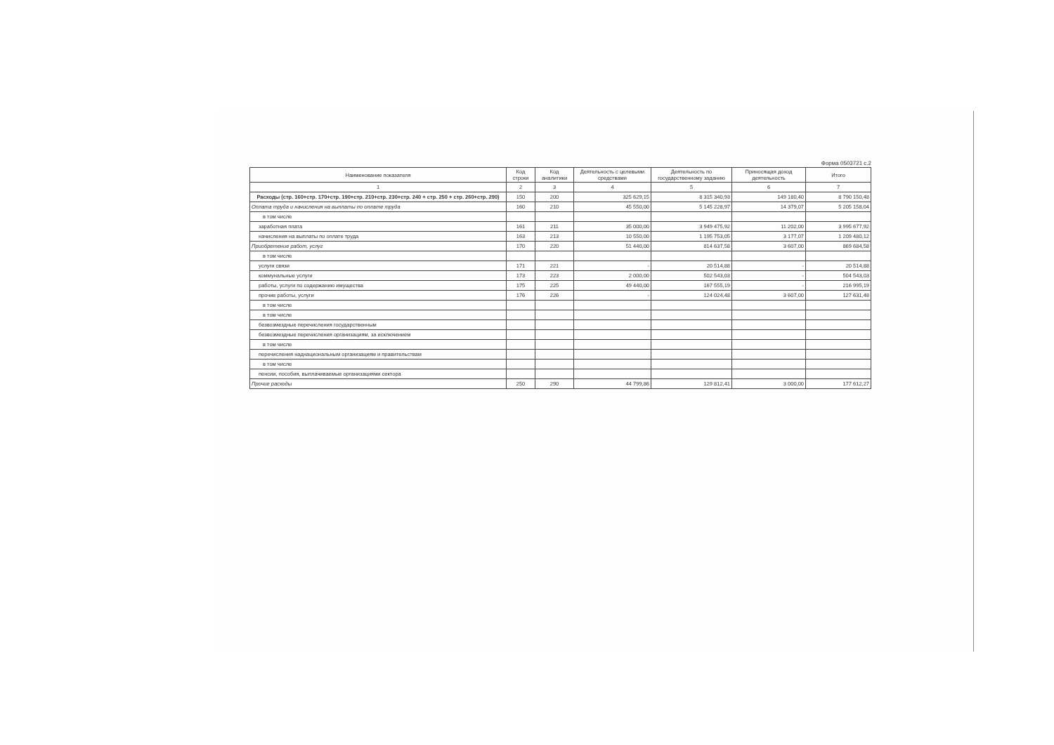Форма 0503721 с.2
| Наименование показателя | Код строки | Код аналитики | Деятельность с целевыми средствами | Деятельность по государственному заданию | Приносящая доход деятельность | Итого |
| --- | --- | --- | --- | --- | --- | --- |
| 1 | 2 | 3 | 4 | 5 | 6 | 7 |
| Расходы (стр. 160+стр. 170+стр. 190+стр. 210+стр. 230+стр. 240 + стр. 250 + стр. 260+стр. 290) | 150 | 200 | 325 629,15 | 8 315 340,93 | 149 180,40 | 8 790 150,48 |
| Оплата труда и начисления на выплаты по оплате труда | 160 | 210 | 45 550,00 | 5 145 228,97 | 14 379,07 | 5 205 158,04 |
| в том числе | | | | | | |
| заработная плата | 161 | 211 | 35 000,00 | 3 949 475,92 | 11 202,00 | 3 995 677,92 |
| начисления на выплаты по оплате труда | 163 | 213 | 10 550,00 | 1 195 753,05 | 3 177,07 | 1 209 480,12 |
| Приобретение работ, услуг | 170 | 220 | 51 440,00 | 814 637,58 | 3 607,00 | 869 684,58 |
| в том числе | | | | | | |
| услуги связи | 171 | 221 | - | 20 514,88 | - | 20 514,88 |
| коммунальные услуги | 173 | 223 | 2 000,00 | 502 543,03 | - | 504 543,03 |
| работы, услуги по содержанию имущества | 175 | 225 | 49 440,00 | 167 555,19 | - | 216 995,19 |
| прочие работы, услуги | 176 | 226 | - | 124 024,48 | 3 607,00 | 127 631,48 |
| в том числе | | | | | | |
| в том числе | | | | | | |
| безвозмездные перечисления государственным | | | | | | |
| безвозмездные перечисления организациям, за исключением | | | | | | |
| в том числе | | | | | | |
| перечисления наднациональным организациям и правительствам | | | | | | |
| в том числе | | | | | | |
| пенсии, пособия, выплачиваемые организациями сектора | | | | | | |
| Прочие расходы | 250 | 290 | 44 799,86 | 129 812,41 | 3 000,00 | 177 612,27 |